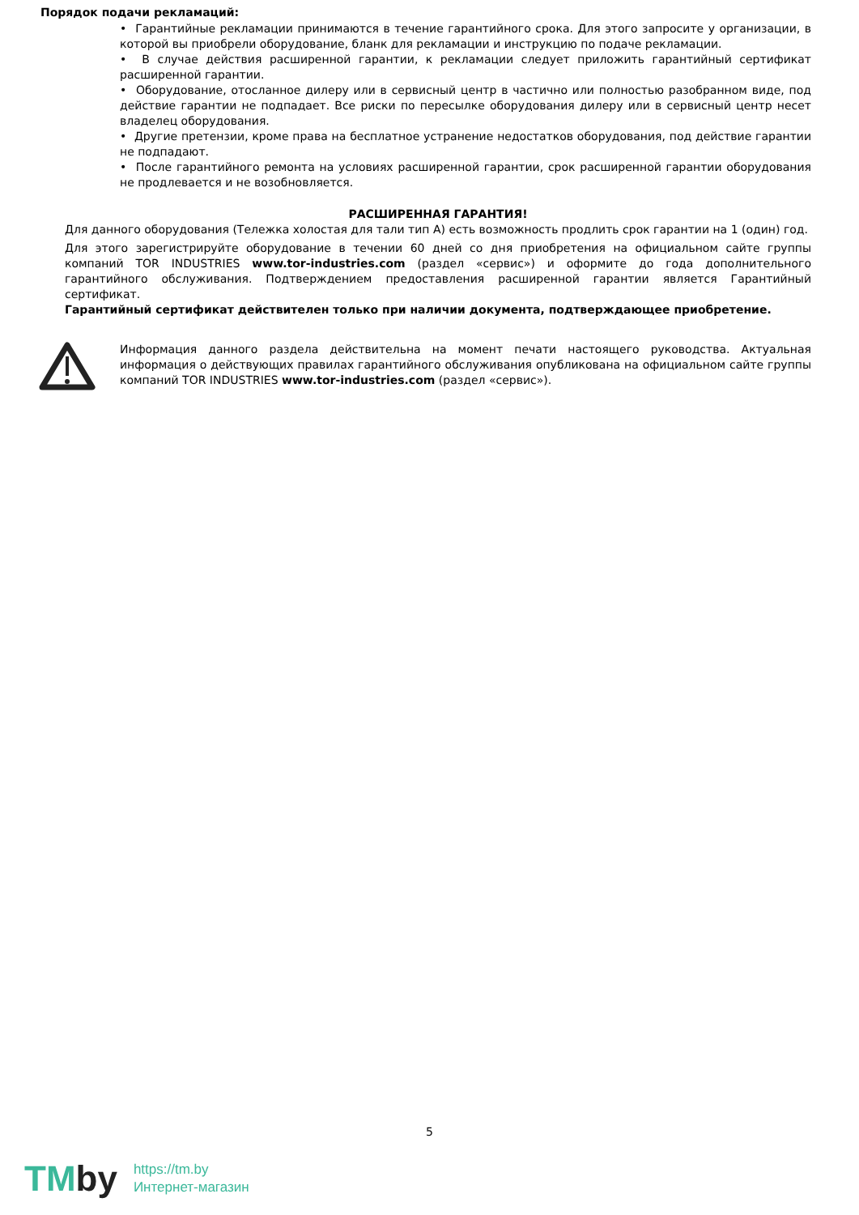Порядок подачи рекламаций:
• Гарантийные рекламации принимаются в течение гарантийного срока. Для этого запросите у организации, в которой вы приобрели оборудование, бланк для рекламации и инструкцию по подаче рекламации.
• В случае действия расширенной гарантии, к рекламации следует приложить гарантийный сертификат расширенной гарантии.
• Оборудование, отосланное дилеру или в сервисный центр в частично или полностью разобранном виде, под действие гарантии не подпадает. Все риски по пересылке оборудования дилеру или в сервисный центр несет владелец оборудования.
• Другие претензии, кроме права на бесплатное устранение недостатков оборудования, под действие гарантии не подпадают.
• После гарантийного ремонта на условиях расширенной гарантии, срок расширенной гарантии оборудования не продлевается и не возобновляется.
РАСШИРЕННАЯ ГАРАНТИЯ!
Для данного оборудования (Тележка холостая для тали тип А) есть возможность продлить срок гарантии на 1 (один) год.
Для этого зарегистрируйте оборудование в течении 60 дней со дня приобретения на официальном сайте группы компаний TOR INDUSTRIES www.tor-industries.com (раздел «сервис») и оформите до года дополнительного гарантийного обслуживания. Подтверждением предоставления расширенной гарантии является Гарантийный сертификат.
Гарантийный сертификат действителен только при наличии документа, подтверждающее приобретение.
Информация данного раздела действительна на момент печати настоящего руководства. Актуальная информация о действующих правилах гарантийного обслуживания опубликована на официальном сайте группы компаний TOR INDUSTRIES www.tor-industries.com (раздел «сервис»).
5
TMby
https://tm.by
Интернет-магазин